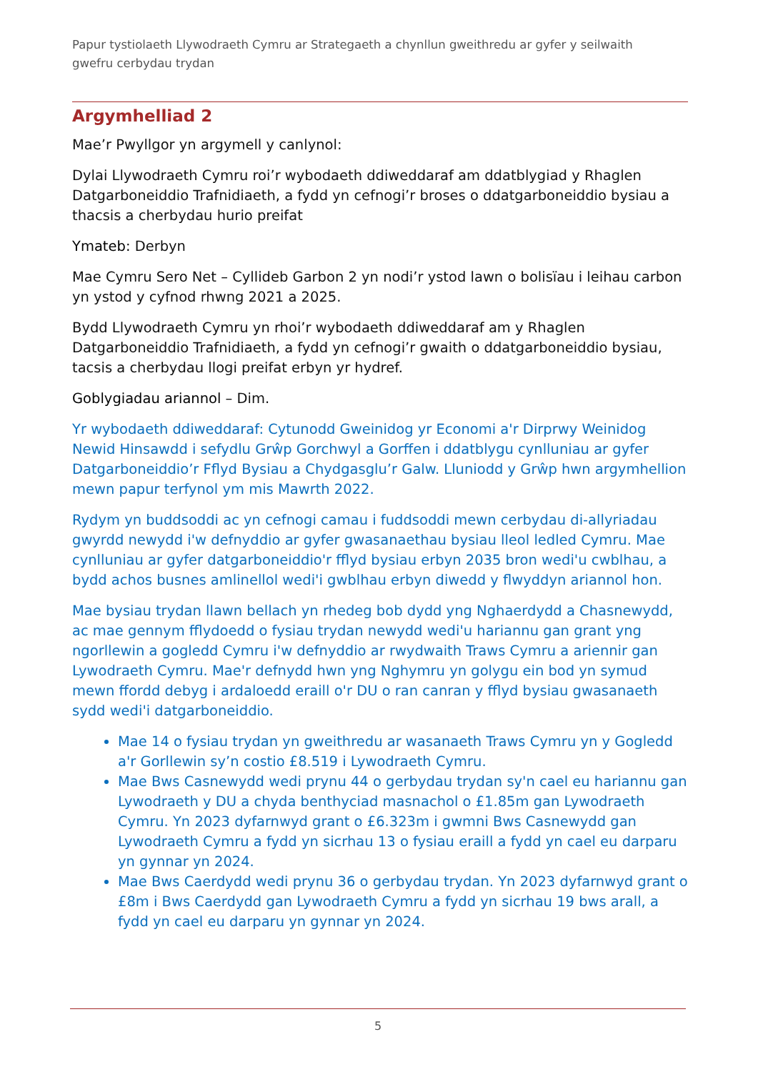Papur tystiolaeth Llywodraeth Cymru ar Strategaeth a chynllun gweithredu ar gyfer y seilwaith gwefru cerbydau trydan
Argymhelliad 2
Mae’r Pwyllgor yn argymell y canlynol:
Dylai Llywodraeth Cymru roi’r wybodaeth ddiweddaraf am ddatblygiad y Rhaglen Datgarboneiddio Trafnidiaeth, a fydd yn cefnogi’r broses o ddatgarboneiddio bysiau a thacsis a cherbydau hurio preifat
Ymateb: Derbyn
Mae Cymru Sero Net – Cyllideb Garbon 2 yn nodi’r ystod lawn o bolisïau i leihau carbon yn ystod y cyfnod rhwng 2021 a 2025.
Bydd Llywodraeth Cymru yn rhoi’r wybodaeth ddiweddaraf am y Rhaglen Datgarboneiddio Trafnidiaeth, a fydd yn cefnogi’r gwaith o ddatgarboneiddio bysiau, tacsis a cherbydau llogi preifat erbyn yr hydref.
Goblygiadau ariannol – Dim.
Yr wybodaeth ddiweddaraf: Cytunodd Gweinidog yr Economi a'r Dirprwy Weinidog Newid Hinsawdd i sefydlu Grŵp Gorchwyl a Gorffen i ddatblygu cynlluniau ar gyfer Datgarboneiddio’r Fflyd Bysiau a Chydgasglu’r Galw. Lluniodd y Grŵp hwn argymhellion mewn papur terfynol ym mis Mawrth 2022.
Rydym yn buddsoddi ac yn cefnogi camau i fuddsoddi mewn cerbydau di-allyriadau gwyrdd newydd i'w defnyddio ar gyfer gwasanaethau bysiau lleol ledled Cymru. Mae cynlluniau ar gyfer datgarboneiddio'r fflyd bysiau erbyn 2035 bron wedi'u cwblhau, a bydd achos busnes amlinellol wedi'i gwblhau erbyn diwedd y flwyddyn ariannol hon.
Mae bysiau trydan llawn bellach yn rhedeg bob dydd yng Nghaerdydd a Chasnewydd, ac mae gennym fflydoedd o fysiau trydan newydd wedi'u hariannu gan grant yng ngorllewin a gogledd Cymru i'w defnyddio ar rwydwaith Traws Cymru a ariennir gan Lywodraeth Cymru. Mae'r defnydd hwn yng Nghymru yn golygu ein bod yn symud mewn ffordd debyg i ardaloedd eraill o'r DU o ran canran y fflyd bysiau gwasanaeth sydd wedi'i datgarboneiddio.
Mae 14 o fysiau trydan yn gweithredu ar wasanaeth Traws Cymru yn y Gogledd a'r Gorllewin sy’n costio £8.519 i Lywodraeth Cymru.
Mae Bws Casnewydd wedi prynu 44 o gerbydau trydan sy'n cael eu hariannu gan Lywodraeth y DU a chyda benthyciad masnachol o £1.85m gan Lywodraeth Cymru. Yn 2023 dyfarnwyd grant o £6.323m i gwmni Bws Casnewydd gan Lywodraeth Cymru a fydd yn sicrhau 13 o fysiau eraill a fydd yn cael eu darparu yn gynnar yn 2024.
Mae Bws Caerdydd wedi prynu 36 o gerbydau trydan. Yn 2023 dyfarnwyd grant o £8m i Bws Caerdydd gan Lywodraeth Cymru a fydd yn sicrhau 19 bws arall, a fydd yn cael eu darparu yn gynnar yn 2024.
5